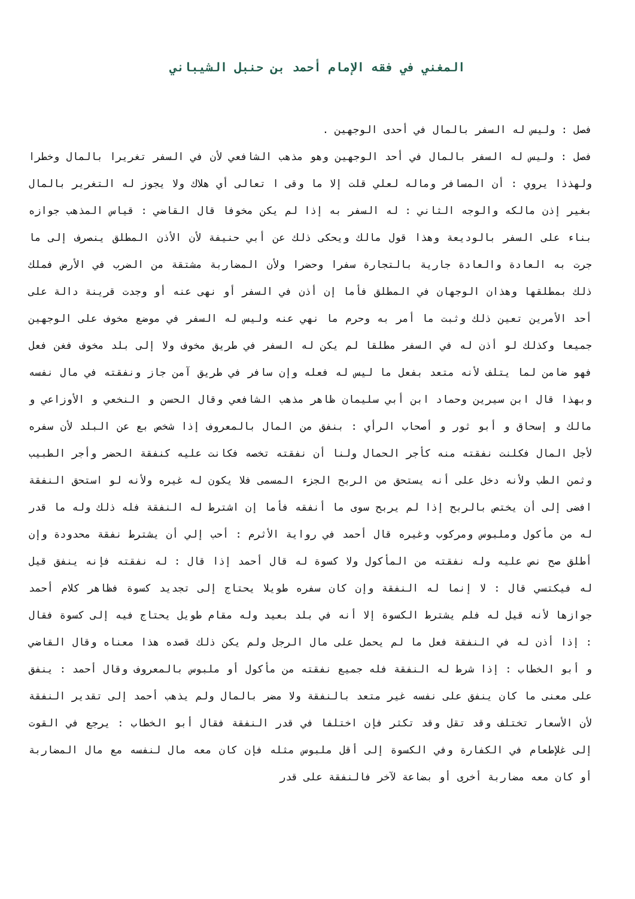المغني في فقه الإمام أحمد بن حنبل الشيباني
فصل : وليس له السفر بالمال في أحدى الوجهين .
فصل : وليس له السفر بالمال في أحد الوجهين وهو مذهب الشافعي لأن في السفر تغريرا بالمال وخطرا ولهذذا يروي : أن المسافر وماله لعلي قلت إلا ما وقى ا تعالى أي هلاك ولا يجوز له التغرير بالمال بغير إذن مالكه والوجه الثاني : له السفر به إذا لم يكن مخوفا قال القاضي : قياس المذهب جوازه بناء على السفر بالوديعة وهذا قول مالك ويحكى ذلك عن أبي حنيفة لأن الأذن المطلق ينصرف إلى ما جرت به العادة والعادة جارية بالتجارة سفرا وحضرا ولأن المضاربة مشتقة من الضرب في الأرض فملك ذلك بمطلقها وهذان الوجهان في المطلق فأما إن أذن في السفر أو نهى عنه أو وجدت قرينة دالة على أحد الأمرين تعين ذلك وثبت ما أمر به وحرم ما نهي عنه وليس له السفر في موضع مخوف على الوجهين جميعا وكذلك لو أذن له في السفر مطلقا لم يكن له السفر في طريق مخوف ولا إلى بلد مخوف فغن فعل فهو ضامن لما يتلف لأنه متعد بفعل ما ليس له فعله وإن سافر في طريق آمن جاز ونفقته في مال نفسه وبهذا قال ابن سيرين وحماد ابن أبي سليمان ظاهر مذهب الشافعي وقال الحسن و النخعي و الأوزاعي و مالك و إسحاق و أبو ثور و أصحاب الرأي : بنفق من المال بالمعروف إذا شخص بع عن البلد لأن سفره لأجل المال فكلنت نفقته منه كأجر الحمال ولنا أن نفقته تخصه فكانت عليه كنفقة الحضر وأجر الطبيب وثمن الطب ولأنه دخل على أنه يستحق من الربح الجزء المسمى فلا يكون له غيره ولأنه لو استحق النفقة افضى إلى أن يختص بالربح إذا لم يربح سوى ما أنفقه فأما إن اشترط له النفقة فله ذلك وله ما قدر له من مأكول وملبوس ومركوب وغيره قال أحمد في رواية الأثرم : أحب إلي أن يشترط نفقة محدودة وإن أطلق صح نص عليه وله نفقته من المأكول ولا كسوة له قال أحمد إذا قال : له نفقته فإنه ينفق قيل له فيكتسي قال : لا إنما له النفقة وإن كان سفره طويلا يحتاج إلى تجديد كسوة فظاهر كلام أحمد جوازها لأنه قيل له فلم يشترط الكسوة إلا أنه في بلد بعيد وله مقام طويل يحتاج فيه إلى كسوة فقال : إذا أذن له في النفقة فعل ما لم يحمل على مال الرجل ولم يكن ذلك قصده هذا معناه وقال القاضي و أبو الخطاب : إذا شرط له النفقة فله جميع نفقته من مأكول أو ملبوس بالمعروف وقال أحمد : ينفق على معنى ما كان ينفق على نفسه غير متعد بالنفقة ولا مضر بالمال ولم يذهب أحمد إلى تقدير النفقة لأن الأسعار تختلف وقد تقل وقد تكثر فإن اختلفا في قدر النفقة فقال أبو الخطاب : يرجع في القوت إلى غلإطعام في الكفارة وفي الكسوة إلى أقل ملبوس مثله فإن كان معه مال لنفسه مع مال المضاربة أو كان معه مضاربة أخرى أو بضاعة لآخر فالنفقة على قدر